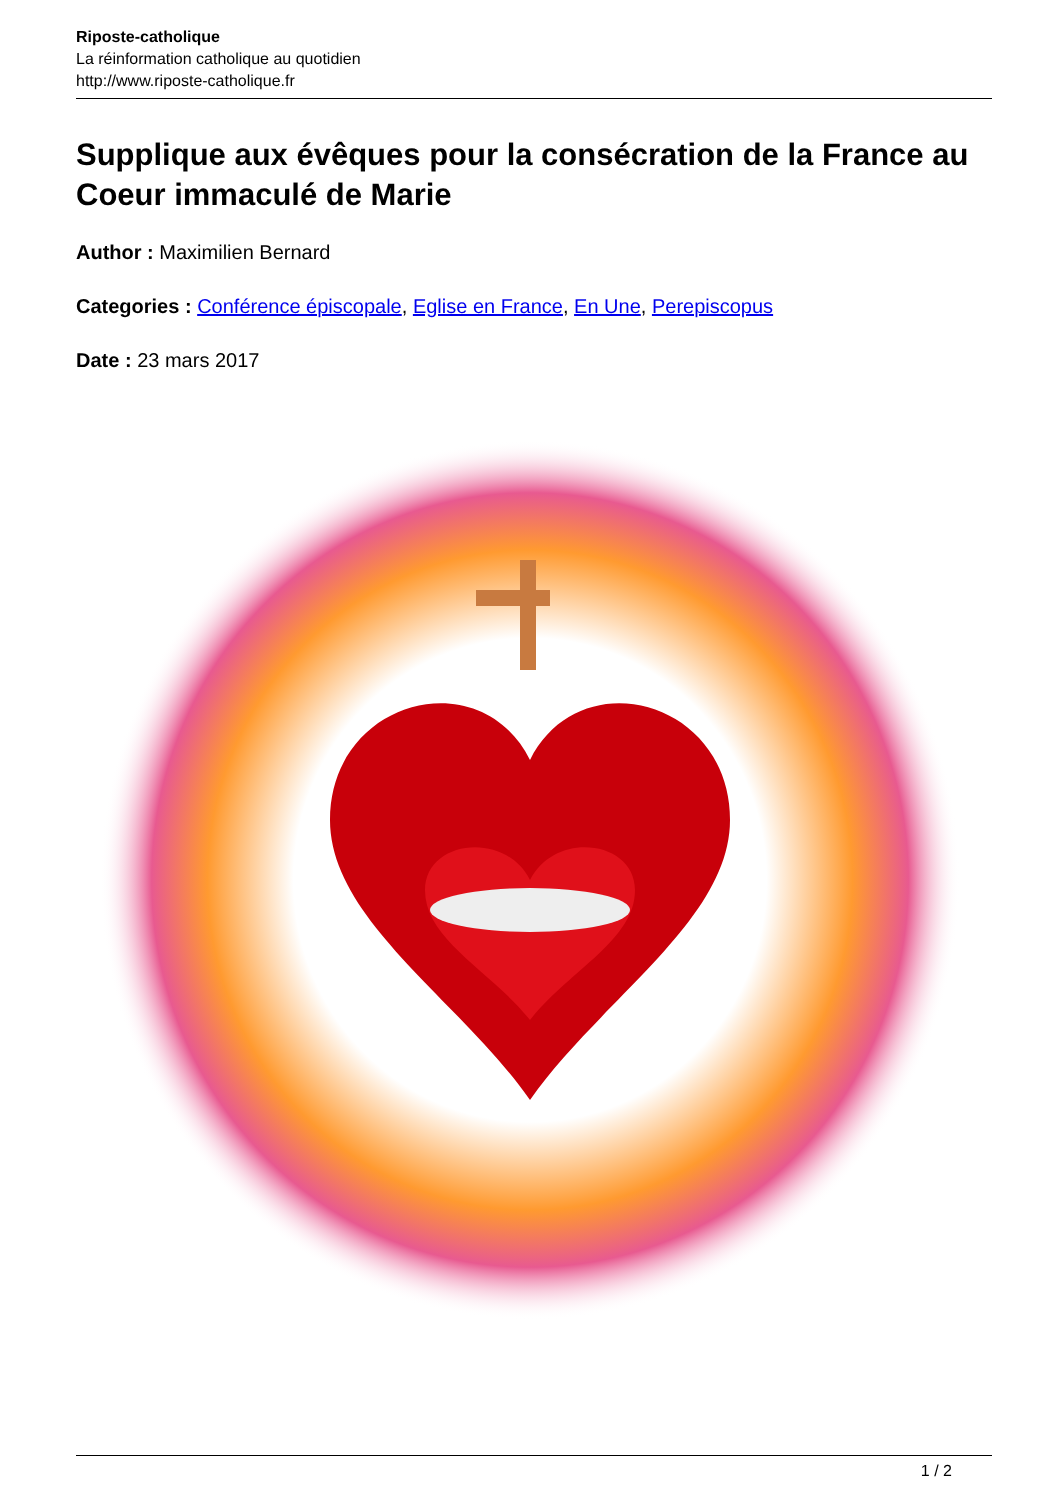Riposte-catholique
La réinformation catholique au quotidien
http://www.riposte-catholique.fr
Supplique aux évêques pour la consécration de la France au Coeur immaculé de Marie
Author : Maximilien Bernard
Categories : Conférence épiscopale, Eglise en France, En Une, Perepiscopus
Date : 23 mars 2017
1 / 2